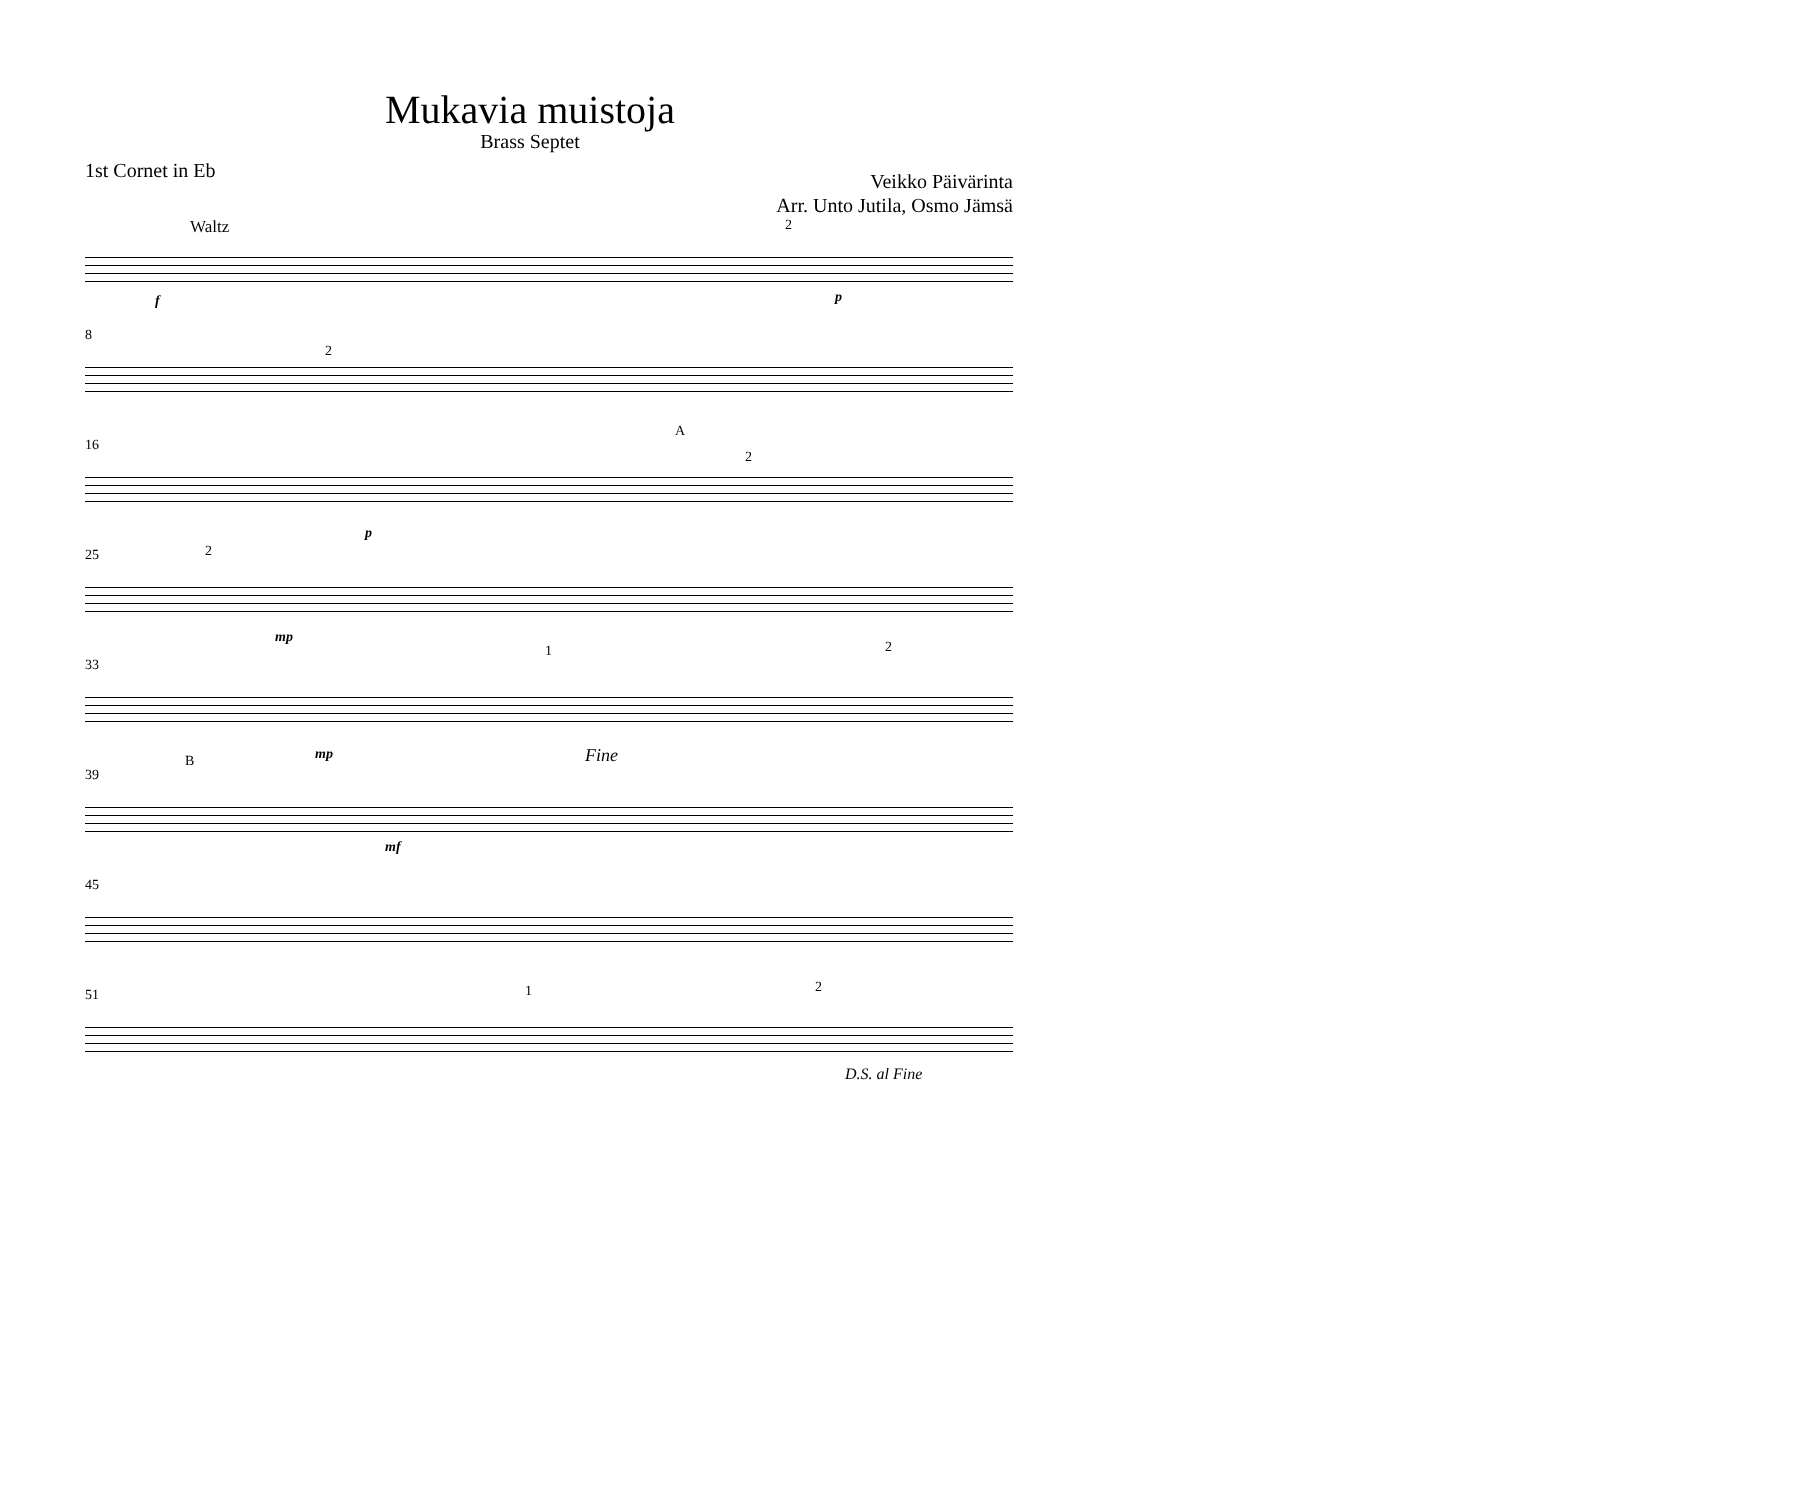Mukavia muistoja
Brass Septet
1st Cornet in Eb
Veikko Päivärinta
Arr. Unto Jutila, Osmo Jämsä
Waltz
2
f
p
8
2
16
A
2
p
25
2
mp
33
1
2
Fine
mp
39
B
mf
45
51
1
2
D.S. al Fine